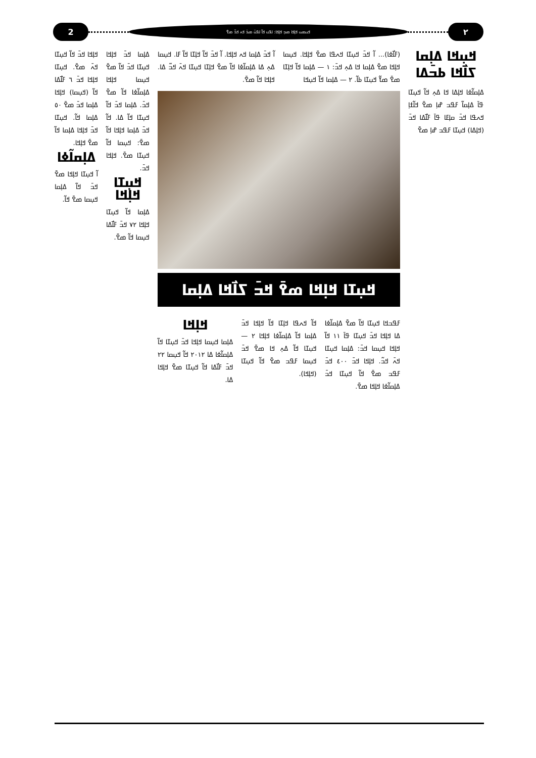2
ߞߎߘߎ ߞߊ߲ߞߊ ߘߏ߲ ߞߊ߲ߞߊ: ߊߟߎ ߞߊ߬ ߊߟߎ߫ ߘߏ߫ ߞߍ ߞߏ߬ ߘߐ߫
٢
ߞߎ߲ߞߊ ߡߊ߲ߛߊ
ߖߊ߯ߞߊ ߕߏ߫ߡߊ
ߡߊ߲ߛߊ߬ߦߊ ߞߊ߲ߡߊ ߞߊ ߡߍ߲ ߞߊ߬ ߞߎ߲ߠߊ ߟߊ߫ ߡߊ߲ߛߊ߬ ߓߟߏ ߝߊ߲ ߘߐ߫ ߞߊ߬ߙߊ߲ ߞߍߟߊ ߞߏ߫ ߛߊ߲ߓߊ ߟߊ߫ ߓߊ߯ߡߊ ߞߏ߫ (ߞߊ߲ߡߊ) ߞߎ߲ߠߊ ߓߟߏ ߝߊ߲ ߘߐ߫
(ߓߊ߯ߦߊ)... ߊ߬ ߞߏ߫ ߞߎ߲ߠߊ ߞߍߟߊ ߘߐ߫ ߞߊ߲ߞߊ. ߞߎ߲ߛߊ ߞߊ߲ߞߊ ߘߐ߫ ߡߊ߲ߛߊ ߞߊ ߡߍ߲ ߞߏ߫: ١ — ߡߊ߲ߛߊ ߞߊ߬ ߞߊ߲ߠߊ ߘߐ߫ ߘߌ߬ ߞߎ߲ߠߊ ߕߊ߬. ٢ — ߡߊ߲ߛߊ ߞߊ߬ ߞߎ߲ߞߊ
ߊ߬ ߞߏ߫ ߡߊ߲ߛߊ ߞߍ ߞߊ߲ߞߊ. ߊ߬ ߞߏ߫ ߞߊ߬ ߞߊ߲ߠߊ ߞߊ߬ ߓߊ. ߞߎ߲ߛߊ ߡߍ߲ ߡߊ ߡߊ߲ߛߊ߬ߦߊ ߞߊ߬ ߘߐ߫ ߞߊ߲ߠߊ ߞߎ߲ߠߊ ߞߍ߫ ߞߏ߬ ߡߊ. ߞߊ߲ߞߊ ߞߊ߬ ߘߐ߫.
ߞߎ߲ߠߊ ߞߊ߲ߞߊ ߘߐ߫ ߞߏ߫ ߖߊ߯ߞߊ ߡߊ߲ߛߊ
ߓߟߏߞߊ ߞߎ߲ߠߊ ߞߊ߬ ߘߐ߫ ߡߊ߲ߛߊ߬ߦߊ ߡߊ ߞߊ߲ߞߊ ߞߏ߫ ߞߎ߲ߠߊ ߟߊ߫ ١١ ߞߊ߬ ߞߊ߲ߞߊ ߞߎ߲ߛߊ ߞߏ߫: ߡߊ߲ߛߊ ߞߎ߲ߠߊ ߞߍ߫ ߞߏ߬. ߞߊ߲ߞߊ ߞߏ߫ ٤٠٠ ߞߏ߫ ߓߟߏ ߘߐ߫ ߞߊ߬ ߞߎ߲ߠߊ ߞߏ߫ ߡߊ߲ߛߊ߬ߦߊ ߞߊ߲ߞߊ ߘߐ߫.
ߞߊ߬ ߞߍߟߊ ߞߊ߲ߠߊ ߞߊ߬ ߞߊ߲ߞߊ ߞߏ߫ ߡߊ߲ߛߊ ߞߊ߬ ߡߊ߲ߛߊ߬ߦߊ ߞߊ߲ߞߊ ٢ — ߞߎ߲ߠߊ ߞߊ߬ ߡߍ߲ ߞߊ ߘߐ߫ ߞߏ߫ ߞߎ߲ߛߊ ߓߟߏ ߘߐ߫ ߞߊ߬ ߞߎ߲ߠߊ (ߞߊ߲ߞߊ).
ߞߊ߲ߞߊ
ߡߊ߲ߛߊ ߞߎ߲ߛߊ ߞߊ߲ߞߊ ߞߏ߫ ߞߎ߲ߠߊ ߞߊ߬ ߡߊ߲ߛߊ߬ߦߊ ߡߊ ٢٠١٢ ߞߊ߬ ߞߎ߲ߛߊ ٢٢ ߞߏ߫ ߓߊ߯ߡߊ ߞߊ߬ ߞߎ߲ߠߊ ߘߐ߫ ߞߊ߲ߞߊ ߡߊ.
ߡߊ߲ߛߊ ߞߏ߫ ߞߊ߲ߞߊ ߞߎ߲ߠߊ ߞߏ߫ ߞߊ߬ ߘߐ߫ ߞߎ߲ߛߊ ߞߊ߲ߞߊ ߡߊ߲ߛߊ߬ߦߊ ߞߊ߬ ߘߐ߫ ߞߏ߫. ߡߊ߲ߛߊ ߞߏ߫ ߞߊ߬ ߞߎ߲ߠߊ ߞߊ߬ ߡߊ. ߞߊ߬ ߞߏ߫ ߡߊ߲ߛߊ ߞߊ߲ߞߊ ߞߊ߬ ߘߐ߫: ߞߎ߲ߛߊ ߞߊ߬ ߞߎ߲ߠߊ ߘߐ߫. ߞߊ߲ߞߊ ߞߏ߫.
ߞߎ߲ߠߊ ߞߊ߲ߞߊ
ߡߊ߲ߛߊ ߞߊ߬ ߞߎ߲ߠߊ ߞߊ߲ߞߊ ٧٢ ߞߏ߫ ߓߊ߯ߡߊ ߞߎ߲ߛߊ ߞߊ߬ ߘߐ߫.
ߞߊ߲ߞߊ ߞߏ߫ ߞߊ߬ ߞߎ߲ߠߊ ߞߍ߫ ߘߐ߫. ߞߎ߲ߠߊ ߞߊ߲ߞߊ ߞߏ߫ ٦ ߓߊ߯ߡߊ ߞߊ߬ (ߞߎ߲ߛߊ) ߞߊ߲ߞߊ ߡߊ߲ߛߊ ߞߏ߫ ߘߐ߫ ٥٠ ߡߊ߲ߛߊ ߞߊ߬. ߞߎ߲ߠߊ ߞߏ߫ ߞߊ߲ߞߊ ߡߊ߲ߛߊ ߞߊ߬ ߘߐ߫ ߞߊ߲ߞߊ.
ߡߊ߲ߛߊ߬ߦߊ
ߊ߬ ߞߎ߲ߠߊ ߞߊ߲ߞߊ ߘߐ߫ ߞߏ߫ ߞߊ߬ ߡߊ߲ߛߊ ߞߎ߲ߛߊ ߘߐ߫ ߞߊ߬.